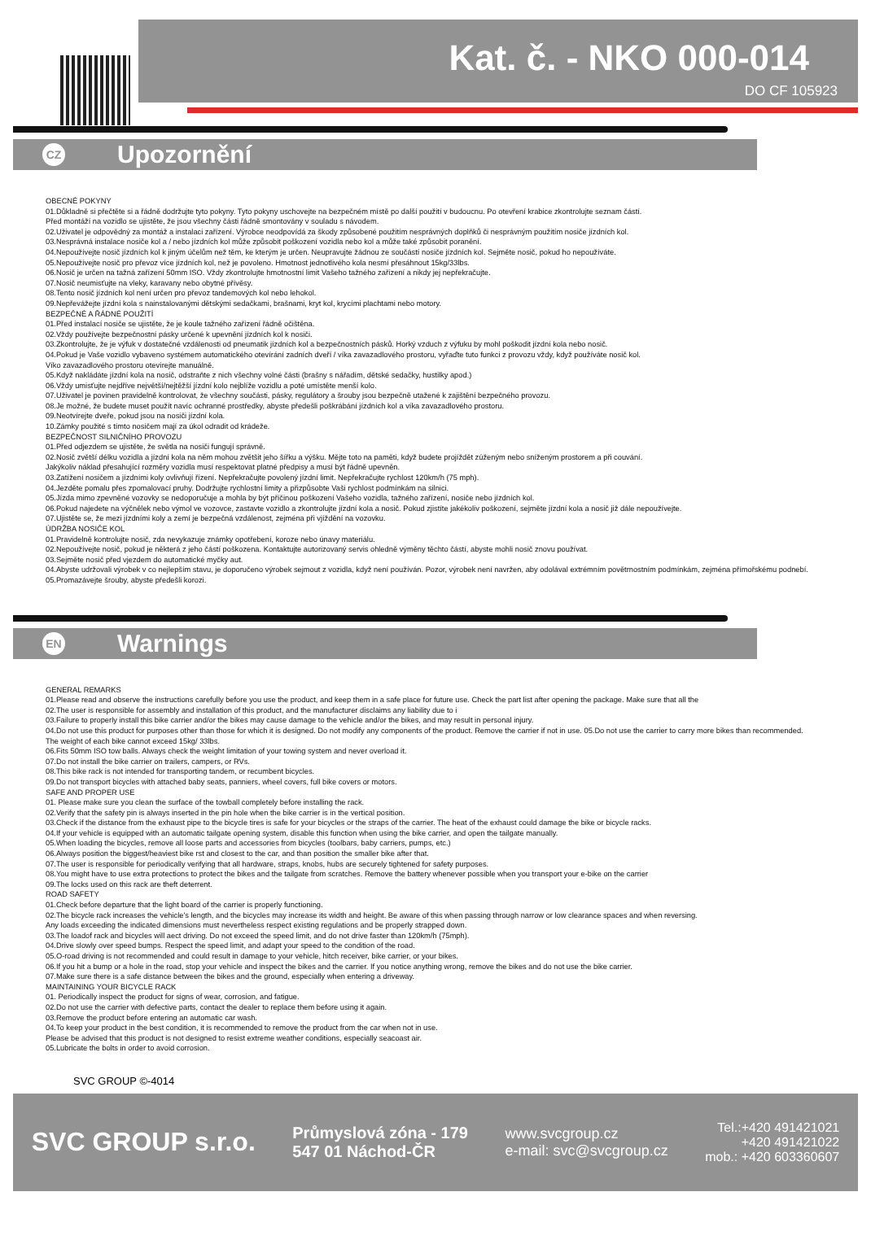Kat. č. - NKO 000-014
DO CF 105923
CZ
Upozornění
OBECNÉ POKYNY
01.Důkladně si přečtěte si a řádně dodržujte tyto pokyny. Tyto pokyny uschovejte na bezpečném místě po další použití v budoucnu. Po otevření krabice zkontrolujte seznam částí.
Před montáží na vozidlo se ujistěte, že jsou všechny části řádně smontovány v souladu s návodem.
02.Uživatel je odpovědný za montáž a instalaci zařízení. Výrobce neodpovídá za škody způsobené použitím nesprávných doplňků či nesprávným použitím nosiče jízdních kol.
03.Nesprávná instalace nosiče kol a / nebo jízdních kol může způsobit poškození vozidla nebo kol a může také způsobit poranění.
04.Nepoužívejte nosič jízdních kol k jiným účelům než těm, ke kterým je určen. Neupravujte žádnou ze součástí nosiče jízdních kol. Sejměte nosič, pokud ho nepoužíváte.
05.Nepoužívejte nosič pro převoz více jízdních kol, než je povoleno. Hmotnost jednotlivého kola nesmí přesáhnout 15kg/33lbs.
06.Nosič je určen na tažná zařízení 50mm ISO. Vždy zkontrolujte hmotnostní limit Vašeho tažného zařízení a nikdy jej nepřekračujte.
07.Nosič neumisťujte na vleky, karavany nebo obytné přívěsy.
08.Tento nosič jízdních kol není určen pro převoz tandemových kol nebo lehokol.
09.Nepřevážejte jízdní kola s nainstalovanými dětskými sedačkami, brašnami, kryt kol, krycími plachtami nebo motory.
BEZPEČNÉ A ŘÁDNÉ POUŽITÍ
01.Před instalací nosiče se ujistěte, že je koule tažného zařízení řádně očištěna.
02.Vždy používejte bezpečnostní pásky určené k upevnění jízdních kol k nosiči.
03.Zkontrolujte, že je výfuk v dostatečné vzdálenosti od pneumatik jízdních kol a bezpečnostních pásků. Horký vzduch z výfuku by mohl poškodit jízdní kola nebo nosič.
04.Pokud je Vaše vozidlo vybaveno systémem automatického otevírání zadních dveří / víka zavazadlového prostoru, vyřaďte tuto funkci z provozu vždy, když používáte nosič kol.
Víko zavazadlového prostoru otevírejte manuálně.
05.Když nakládáte jízdní kola na nosič, odstraňte z nich všechny volné části (brašny s nářadím, dětské sedačky, hustilky apod.)
06.Vždy umisťujte nejdříve největší/nejtěžší jízdní kolo nejblíže vozidlu a poté umístěte menší kolo.
07.Uživatel je povinen pravidelně kontrolovat, že všechny součásti, pásky, regulátory a šrouby jsou bezpečně utažené k zajištění bezpečného provozu.
08.Je možné, že budete muset použít navíc ochranné prostředky, abyste předešli poškrábání jízdních kol a víka zavazadlového prostoru.
09.Neotvírejte dveře, pokud jsou na nosiči jízdní kola.
10.Zámky použité s tímto nosičem mají za úkol odradit od krádeže.
BEZPEČNOST SILNIČNÍHO PROVOZU
01.Před odjezdem se ujistěte, že světla na nosiči fungují správně.
02.Nosič zvětší délku vozidla a jízdní kola na něm mohou zvětšit jeho šířku a výšku. Mějte toto na paměti, když budete projíždět zúženým nebo sníženým prostorem a při couvání.
Jakýkoliv náklad přesahující rozměry vozidla musí respektovat platné předpisy a musí být řádně upevněn.
03.Zatížení nosičem a jízdními koly ovlivňují řízení. Nepřekračujte povolený jízdní limit. Nepřekračujte rychlost 120km/h (75 mph).
04.Jezděte pomalu přes zpomalovací pruhy. Dodržujte rychlostní limity a přizpůsobte Vaši rychlost podmínkám na silnici.
05.Jízda mimo zpevněné vozovky se nedoporučuje a mohla by být příčinou poškození Vašeho vozidla, tažného zařízení, nosiče nebo jízdních kol.
06.Pokud najedete na výčnělek nebo výmol ve vozovce, zastavte vozidlo a zkontrolujte jízdní kola a nosič. Pokud zjistíte jakékoliv poškození, sejměte jízdní kola a nosič již dále nepoužívejte.
07.Ujistěte se, že mezi jízdními koly a zemí je bezpečná vzdálenost, zejména při vjíždění na vozovku.
ÚDRŽBA NOSIČE KOL
01.Pravidelně kontrolujte nosič, zda nevykazuje známky opotřebení, koroze nebo únavy materiálu.
02.Nepoužívejte nosič, pokud je některá z jeho částí poškozena. Kontaktujte autorizovaný servis ohledně výměny těchto částí, abyste mohli nosič znovu používat.
03.Sejměte nosič před vjezdem do automatické myčky aut.
04.Abyste udržovali výrobek v co nejlepším stavu, je doporučeno výrobek sejmout z vozidla, když není používán. Pozor, výrobek není navržen, aby odolával extrémním povětrnostním podmínkám, zejména přímořskému podnebí.
05.Promazávejte šrouby, abyste předešli korozi.
EN
Warnings
GENERAL REMARKS
01.Please read and observe the instructions carefully before you use the product, and keep them in a safe place for future use. Check the part list after opening the package. Make sure that all the
02.The user is responsible for assembly and installation of this product, and the manufacturer disclaims any liability due to i
03.Failure to properly install this bike carrier and/or the bikes may cause damage to the vehicle and/or the bikes, and may result in personal injury.
04.Do not use this product for purposes other than those for which it is designed. Do not modify any components of the product. Remove the carrier if not in use. 05.Do not use the carrier to carry more bikes than recommended.
The weight of each bike cannot exceed 15kg/ 33lbs.
06.Fits 50mm ISO tow balls. Always check the weight limitation of your towing system and never overload it.
07.Do not install the bike carrier on trailers, campers, or RVs.
08.This bike rack is not intended for transporting tandem, or recumbent bicycles.
09.Do not transport bicycles with attached baby seats, panniers, wheel covers, full bike covers or motors.
SAFE AND PROPER USE
01. Please make sure you clean the surface of the towball completely before installing the rack.
02.Verify that the safety pin is always inserted in the pin hole when the bike carrier is in the vertical position.
03.Check if the distance from the exhaust pipe to the bicycle tires is safe for your bicycles or the straps of the carrier. The heat of the exhaust could damage the bike or bicycle racks.
04.If your vehicle is equipped with an automatic tailgate opening system, disable this function when using the bike carrier, and open the tailgate manually.
05.When loading the bicycles, remove all loose parts and accessories from bicycles (toolbars, baby carriers, pumps, etc.)
06.Always position the biggest/heaviest bike rst and closest to the car, and than position the smaller bike after that.
07.The user is responsible for periodically verifying that all hardware, straps, knobs, hubs are securely tightened for safety purposes.
08.You might have to use extra protections to protect the bikes and the tailgate from scratches. Remove the battery whenever possible when you transport your e-bike on the carrier
09.The locks used on this rack are theft deterrent.
ROAD SAFETY
01.Check before departure that the light board of the carrier is properly functioning.
02.The bicycle rack increases the vehicle's length, and the bicycles may increase its width and height. Be aware of this when passing through narrow or low clearance spaces and when reversing.
Any loads exceeding the indicated dimensions must nevertheless respect existing regulations and be properly strapped down.
03.The loadof rack and bicycles will aect driving. Do not exceed the speed limit, and do not drive faster than 120km/h (75mph).
04.Drive slowly over speed bumps. Respect the speed limit, and adapt your speed to the condition of the road.
05.O-road driving is not recommended and could result in damage to your vehicle, hitch receiver, bike carrier, or your bikes.
06.If you hit a bump or a hole in the road, stop your vehicle and inspect the bikes and the carrier. If you notice anything wrong, remove the bikes and do not use the bike carrier.
07.Make sure there is a safe distance between the bikes and the ground, especially when entering a driveway.
MAINTAINING YOUR BICYCLE RACK
01. Periodically inspect the product for signs of wear, corrosion, and fatigue.
02.Do not use the carrier with defective parts, contact the dealer to replace them before using it again.
03.Remove the product before entering an automatic car wash.
04.To keep your product in the best condition, it is recommended to remove the product from the car when not in use.
Please be advised that this product is not designed to resist extreme weather conditions, especially seacoast air.
05.Lubricate the bolts in order to avoid corrosion.
SVC GROUP ©-4014
SVC GROUP s.r.o. Průmyslová zóna - 179
547 01 Náchod-ČR www.svcgroup.cz
e-mail: svc@svcgroup.cz Tel.:+420 491421021
+420 491421022
mob.: +420 603360607